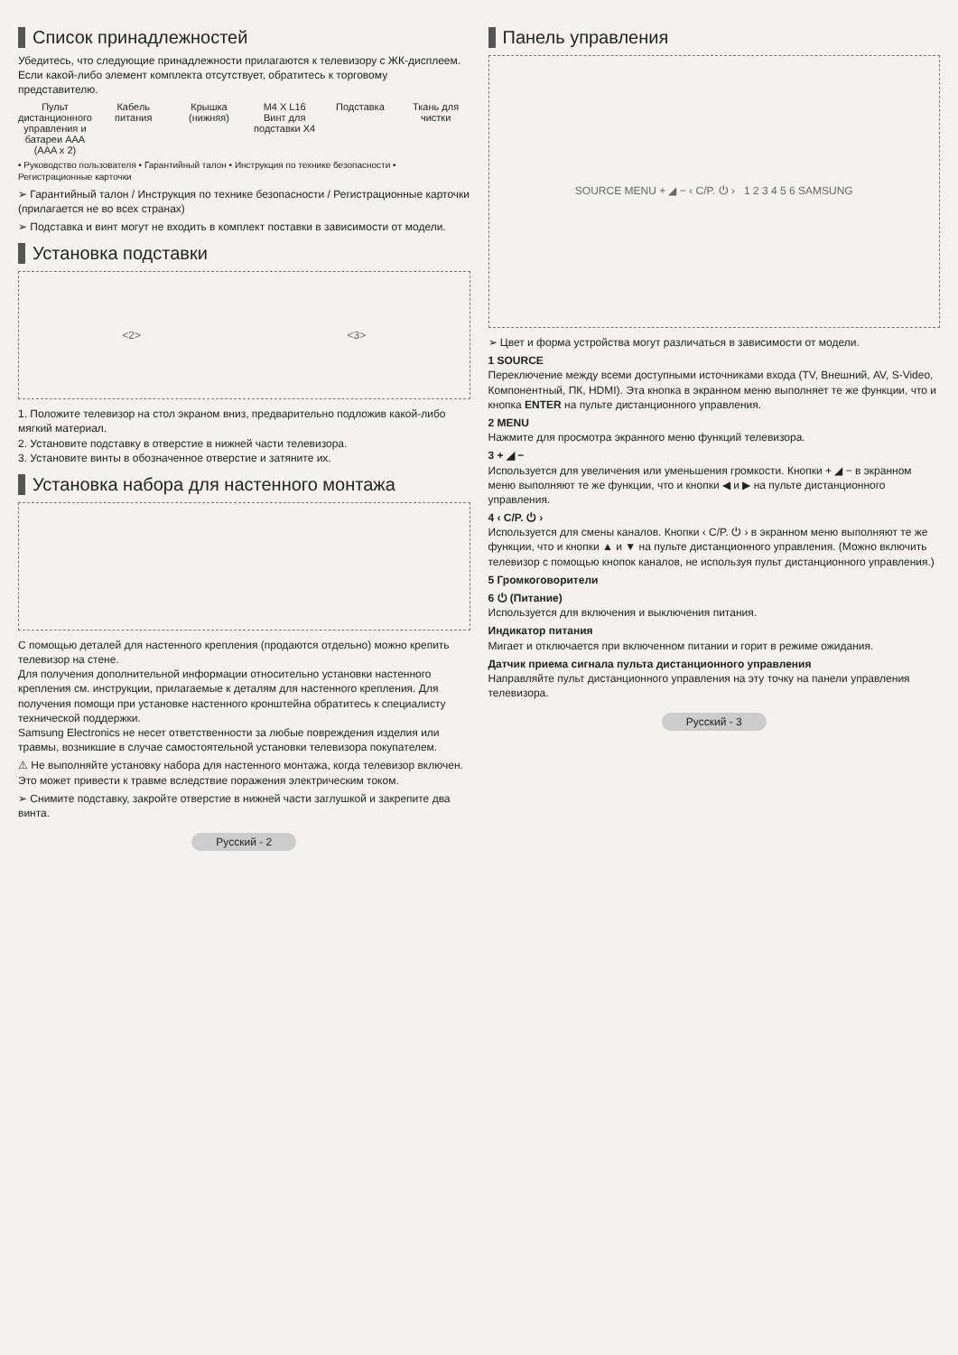Список принадлежностей
Убедитесь, что следующие принадлежности прилагаются к телевизору с ЖК-дисплеем.
Если какой-либо элемент комплекта отсутствует, обратитесь к торговому представителю.
Пульт дистанционного управления и батареи AAA (AAA x 2)
Кабель питания Крышка (нижняя) M4 X L16
Винт для подставки X4
Подставка Ткань для чистки
• Руководство пользователя • Гарантийный талон • Инструкция по технике безопасности • Регистрационные карточки
➢ Гарантийный талон / Инструкция по технике безопасности / Регистрационные карточки (прилагается не во всех странах)
➢ Подставка и винт могут не входить в комплект поставки в зависимости от модели.
Установка подставки
<2> <3>
1. Положите телевизор на стол экраном вниз, предварительно подложив какой-либо мягкий материал.
2. Установите подставку в отверстие в нижней части телевизора.
3. Установите винты в обозначенное отверстие и затяните их.
Установка набора для настенного монтажа
С помощью деталей для настенного крепления (продаются отдельно) можно крепить телевизор на стене.
Для получения дополнительной информации относительно установки настенного крепления см. инструкции, прилагаемые к деталям для настенного крепления. Для получения помощи при установке настенного кронштейна обратитесь к специалисту технической поддержки.
Samsung Electronics не несет ответственности за любые повреждения изделия или травмы, возникшие в случае самостоятельной установки телевизора покупателем.
⚠ Не выполняйте установку набора для настенного монтажа, когда телевизор включен. Это может привести к травме вследствие поражения электрическим током.
➢ Снимите подставку, закройте отверстие в нижней части заглушкой и закрепите два винта.
Русский - 2
Панель управления
SOURCE MENU + ◢ − ‹ C/P. ⏻ › 1 2 3 4 5 6 SAMSUNG
➢ Цвет и форма устройства могут различаться в зависимости от модели.
1 SOURCE
Переключение между всеми доступными источниками входа (TV, Внешний, AV, S-Video, Компонентный, ПК, HDMI). Эта кнопка в экранном меню выполняет те же функции, что и кнопка ENTER на пульте дистанционного управления.
2 MENU
Нажмите для просмотра экранного меню функций телевизора.
3 + ◢ −
Используется для увеличения или уменьшения громкости. Кнопки + ◢ − в экранном меню выполняют те же функции, что и кнопки ◀ и ▶ на пульте дистанционного управления.
4 ‹ C/P. ⏻ ›
Используется для смены каналов. Кнопки ‹ C/P. ⏻ › в экранном меню выполняют те же функции, что и кнопки ▲ и ▼ на пульте дистанционного управления. (Можно включить телевизор с помощью кнопок каналов, не используя пульт дистанционного управления.)
5 Громкоговорители
6 ⏻ (Питание)
Используется для включения и выключения питания.
Индикатор питания
Мигает и отключается при включенном питании и горит в режиме ожидания.
Датчик приема сигнала пульта дистанционного управления
Направляйте пульт дистанционного управления на эту точку на панели управления телевизора.
Русский - 3